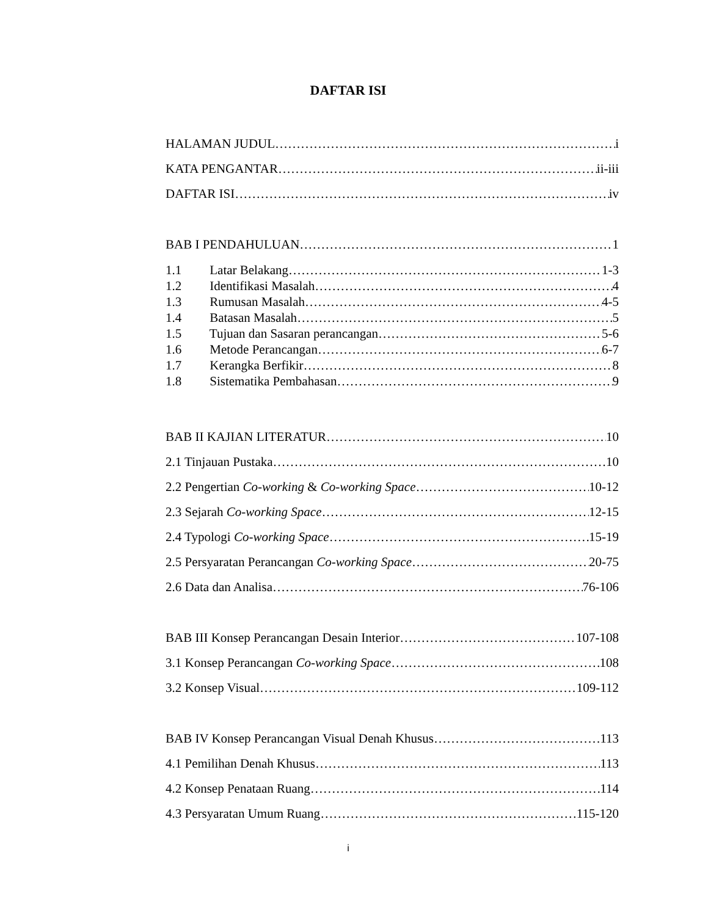DAFTAR ISI
HALAMAN JUDUL i
KATA PENGANTAR ii-iii
DAFTAR ISI iv
BAB I PENDAHULUAN 1
1.1 Latar Belakang 1-3
1.2 Identifikasi Masalah 4
1.3 Rumusan Masalah 4-5
1.4 Batasan Masalah 5
1.5 Tujuan dan Sasaran perancangan 5-6
1.6 Metode Perancangan 6-7
1.7 Kerangka Berfikir 8
1.8 Sistematika Pembahasan 9
BAB II KAJIAN LITERATUR 10
2.1 Tinjauan Pustaka 10
2.2 Pengertian Co-working & Co-working Space 10-12
2.3 Sejarah Co-working Space 12-15
2.4 Typologi Co-working Space 15-19
2.5 Persyaratan Perancangan Co-working Space 20-75
2.6 Data dan Analisa 76-106
BAB III Konsep Perancangan Desain Interior 107-108
3.1 Konsep Perancangan Co-working Space 108
3.2 Konsep Visual 109-112
BAB IV Konsep Perancangan Visual Denah Khusus 113
4.1 Pemilihan Denah Khusus 113
4.2 Konsep Penataan Ruang 114
4.3 Persyaratan Umum Ruang 115-120
i